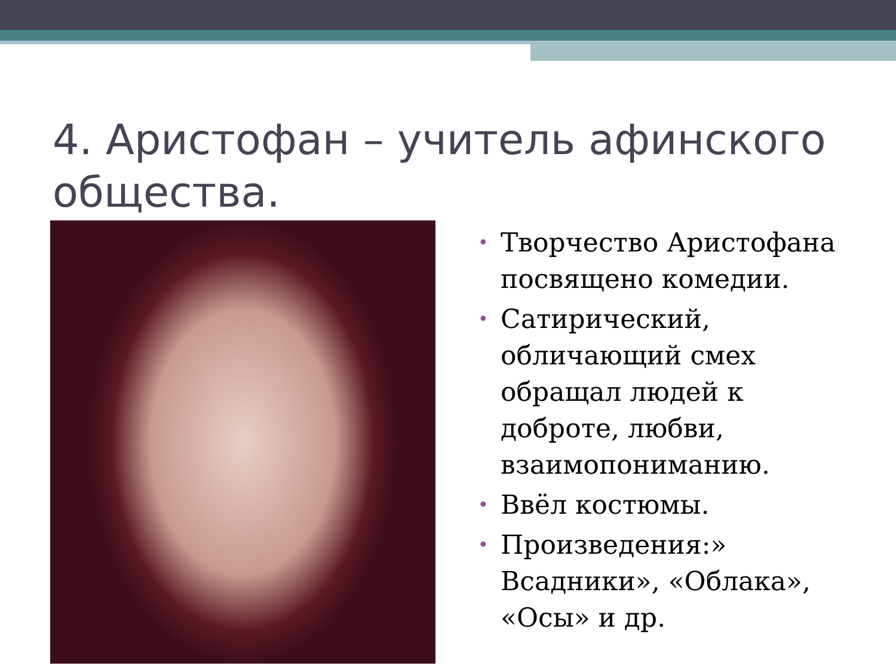4. Аристофан – учитель афинского общества.
• Творчество Аристофана посвящено комедии.
• Сатирический, обличающий смех обращал людей к доброте, любви, взаимопониманию.
• Ввёл костюмы.
• Произведения:» Всадники», «Облака», «Осы» и др.